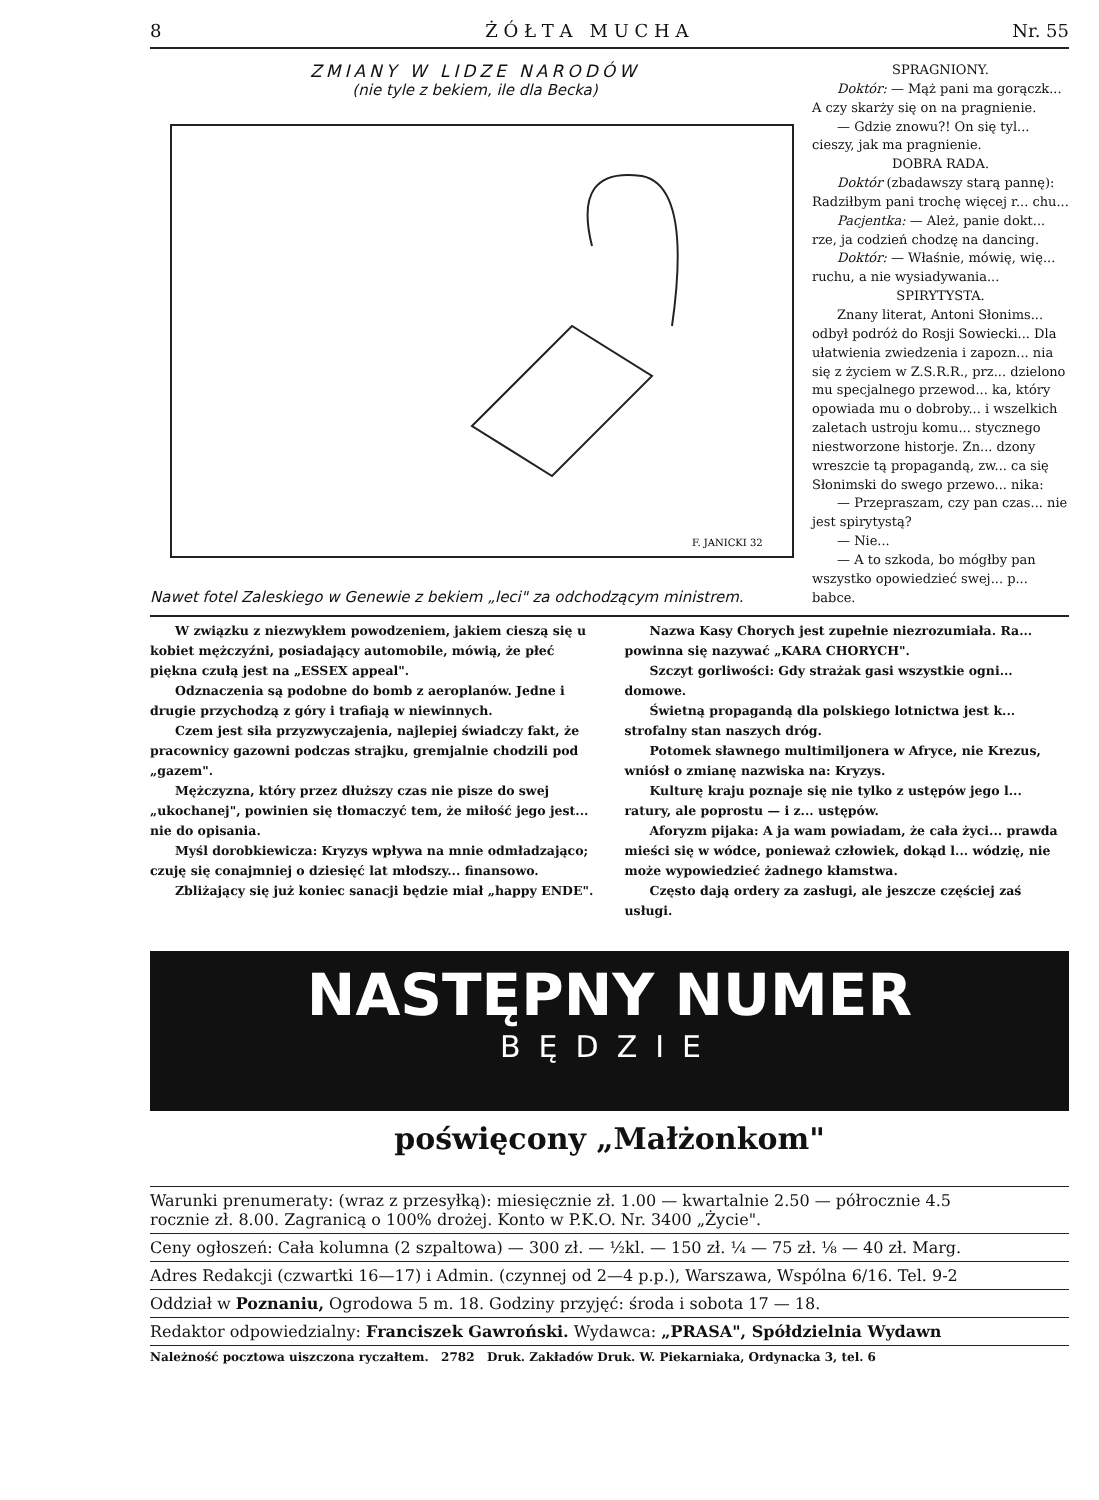8 Ż Ó Ł T A M U C H A Nr. 55
ZMIANY W LIDZE NARODÓW
(nie tyle z bekiem, ile dla Becka)
F. JANICKI 32
Nawet fotel Zaleskiego w Genewie z bekiem „leci" za odchodzącym ministrem.
SPRAGNIONY.
Doktór: — Mąż pani ma gorączk... A czy skarży się on na pragnienie.
— Gdzie znowu?! On się tyl... cieszy, jak ma pragnienie.
DOBRA RADA.
Doktór (zbadawszy starą pannę): Radziłbym pani trochę więcej r... chu...
Pacjentka: — Ależ, panie dokt... rze, ja codzień chodzę na dancing.
Doktór: — Właśnie, mówię, wię... ruchu, a nie wysiadywania...
SPIRYTYSTA.
Znany literat, Antoni Słonims... odbył podróż do Rosji Sowiecki... Dla ułatwienia zwiedzenia i zapozn... nia się z życiem w Z.S.R.R., prz... dzielono mu specjalnego przewod... ka, który opowiada mu o dobroby... i wszelkich zaletach ustroju komu... stycznego niestworzone historje. Zn... dzony wreszcie tą propagandą, zw... ca się Słonimski do swego przewo... nika:
— Przepraszam, czy pan czas... nie jest spirytystą?
— Nie...
— A to szkoda, bo mógłby pan wszystko opowiedzieć swej... p... babce.
W związku z niezwykłem powodzeniem, jakiem cieszą się u kobiet mężczyźni, posiadający automobile, mówią, że płeć piękna czułą jest na „ESSEX appeal".
Odznaczenia są podobne do bomb z aeroplanów. Jedne i drugie przychodzą z góry i trafiają w niewinnych.
Czem jest siła przyzwyczajenia, najlepiej świadczy fakt, że pracownicy gazowni podczas strajku, gremjalnie chodzili pod „gazem".
Mężczyzna, który przez dłuższy czas nie pisze do swej „ukochanej", powinien się tłomaczyć tem, że miłość jego jest... nie do opisania.
Myśl dorobkiewicza: Kryzys wpływa na mnie odmładzająco; czuję się conajmniej o dziesięć lat młodszy... finansowo.
Zbliżający się już koniec sanacji będzie miał „happy ENDE".
Nazwa Kasy Chorych jest zupełnie niezrozumiała. Ra... powinna się nazywać „KARA CHORYCH".
Szczyt gorliwości: Gdy strażak gasi wszystkie ogni... domowe.
Świetną propagandą dla polskiego lotnictwa jest k... strofalny stan naszych dróg.
Potomek sławnego multimiljonera w Afryce, nie Krezus, wniósł o zmianę nazwiska na: Kryzys.
Kulturę kraju poznaje się nie tylko z ustępów jego l... ratury, ale poprostu — i z... ustępów.
Aforyzm pijaka: A ja wam powiadam, że cała życi... prawda mieści się w wódce, ponieważ człowiek, dokąd l... wódzię, nie może wypowiedzieć żadnego kłamstwa.
Często dają ordery za zasługi, ale jeszcze częściej zaś usługi.
NASTĘPNY NUMER
BĘDZIE
poświęcony „Małżonkom"
Warunki prenumeraty: (wraz z przesyłką): miesięcznie zł. 1.00 — kwartalnie 2.50 — półrocznie 4.5
rocznie zł. 8.00. Zagranicą o 100% drożej. Konto w P.K.O. Nr. 3400 „Życie".
Ceny ogłoszeń: Cała kolumna (2 szpaltowa) — 300 zł. — ½kl. — 150 zł. ¼ — 75 zł. ⅛ — 40 zł. Marg.
Adres Redakcji (czwartki 16—17) i Admin. (czynnej od 2—4 p.p.), Warszawa, Wspólna 6/16. Tel. 9-2
Oddział w Poznaniu, Ogrodowa 5 m. 18. Godziny przyjęć: środa i sobota 17 — 18.
Redaktor odpowiedzialny: Franciszek Gawroński. Wydawca: „PRASA", Spółdzielnia Wydawn
Należność pocztowa uiszczona ryczałtem. 2782 Druk. Zakładów Druk. W. Piekarniaka, Ordynacka 3, tel. 6